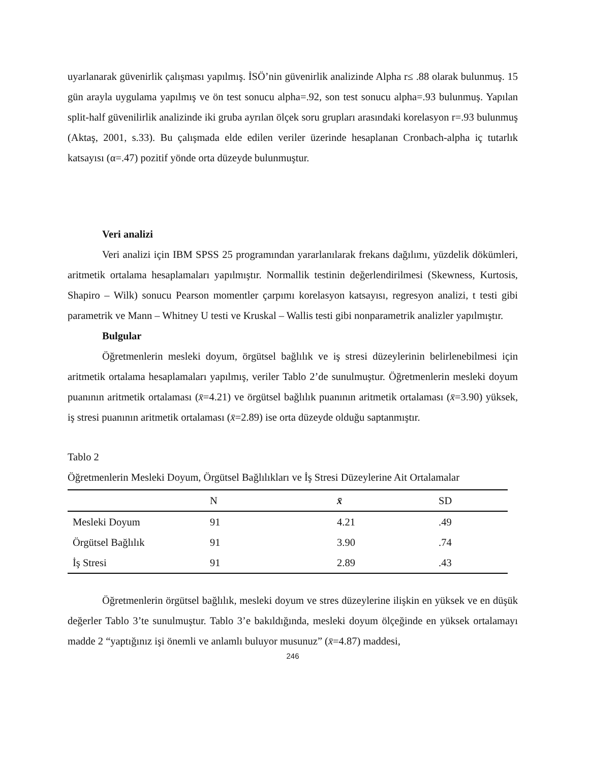uyarlanarak güvenirlik çalışması yapılmış. İSÖ’nin güvenirlik analizinde Alpha r≤ .88 olarak bulunmuş. 15 gün arayla uygulama yapılmış ve ön test sonucu alpha=.92, son test sonucu alpha=.93 bulunmuş. Yapılan split-half güvenilirlik analizinde iki gruba ayrılan ölçek soru grupları arasındaki korelasyon r=.93 bulunmuş (Aktaş, 2001, s.33). Bu çalışmada elde edilen veriler üzerinde hesaplanan Cronbach-alpha iç tutarlık katsayısı (α=.47) pozitif yönde orta düzeyde bulunmuştur.
Veri analizi
Veri analizi için IBM SPSS 25 programından yararlanılarak frekans dağılımı, yüzdelik dökümleri, aritmetik ortalama hesaplamaları yapılmıştır. Normallik testinin değerlendirilmesi (Skewness, Kurtosis, Shapiro – Wilk) sonucu Pearson momentler çarpımı korelasyon katsayısı, regresyon analizi, t testi gibi parametrik ve Mann – Whitney U testi ve Kruskal – Wallis testi gibi nonparametrik analizler yapılmıştır.
Bulgular
Öğretmenlerin mesleki doyum, örgütsel bağlılık ve iş stresi düzeylerinin belirlenebilmesi için aritmetik ortalama hesaplamaları yapılmış, veriler Tablo 2’de sunulmuştur. Öğretmenlerin mesleki doyum puanının aritmetik ortalaması (x̄=4.21) ve örgütsel bağlılık puanının aritmetik ortalaması (x̄=3.90) yüksek, iş stresi puanının aritmetik ortalaması (x̄=2.89) ise orta düzeyde olduğu saptanmıştır.
Tablo 2
Öğretmenlerin Mesleki Doyum, Örgütsel Bağlılıkları ve İş Stresi Düzeylerine Ait Ortalamalar
| | N | x̄ | SD |
| --- | --- | --- | --- |
| Mesleki Doyum | 91 | 4.21 | .49 |
| Örgütsel Bağlılık | 91 | 3.90 | .74 |
| İş Stresi | 91 | 2.89 | .43 |
Öğretmenlerin örgütsel bağlılık, mesleki doyum ve stres düzeylerine ilişkin en yüksek ve en düşük değerler Tablo 3’te sunulmuştur. Tablo 3’e bakıldığında, mesleki doyum ölçeğinde en yüksek ortalamayı madde 2 “yaptığınız işi önemli ve anlamlı buluyor musunuz” (x̄=4.87) maddesi,
246